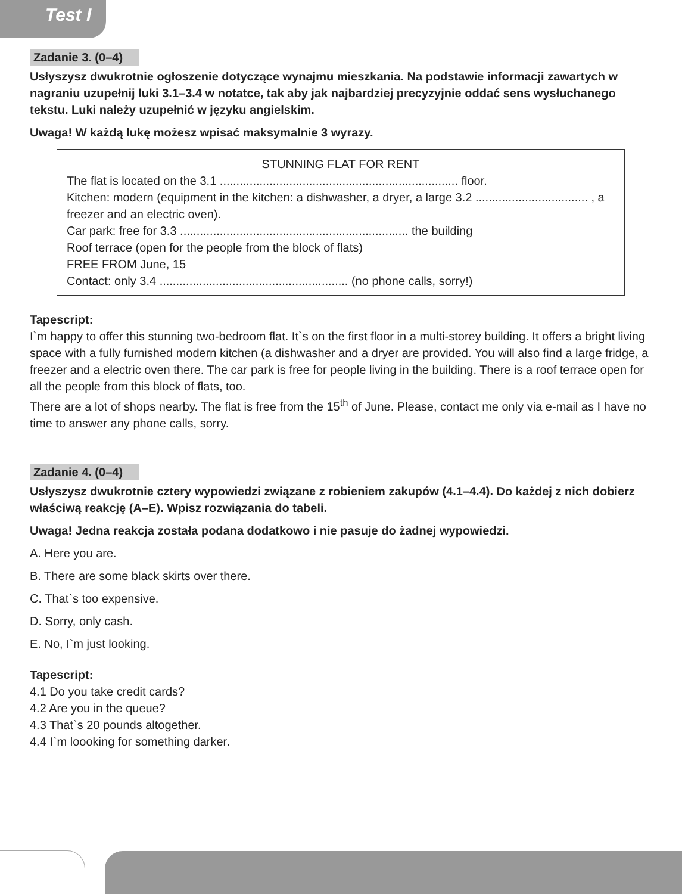Test I
Zadanie 3. (0–4)
Usłyszysz dwukrotnie ogłoszenie dotyczące wynajmu mieszkania. Na podstawie informacji zawartych w nagraniu uzupełnij luki 3.1–3.4 w notatce, tak aby jak najbardziej precyzyjnie oddać sens wysłuchanego tekstu. Luki należy uzupełnić w języku angielskim.
Uwaga! W każdą lukę możesz wpisać maksymalnie 3 wyrazy.
STUNNING FLAT FOR RENT
The flat is located on the 3.1 ........................................................................ floor.
Kitchen: modern (equipment in the kitchen: a dishwasher, a dryer, a large 3.2 .................................. , a freezer and an electric oven).
Car park: free for 3.3 ..................................................................... the building
Roof terrace (open for the people from the block of flats)
FREE FROM June, 15
Contact: only 3.4 ......................................................... (no phone calls, sorry!)
Tapescript:
I`m happy to offer this stunning two-bedroom flat. It`s on the first floor in a multi-storey building. It offers a bright living space with a fully furnished modern kitchen (a dishwasher and a dryer are provided. You will also find a large fridge, a freezer and a electric oven there. The car park is free for people living in the building. There is a roof terrace open for all the people from this block of flats, too.
There are a lot of shops nearby. The flat is free from the 15<sup>th</sup> of June. Please, contact me only via e-mail as I have no time to answer any phone calls, sorry.
Zadanie 4. (0–4)
Usłyszysz dwukrotnie cztery wypowiedzi związane z robieniem zakupów (4.1–4.4). Do każdej z nich dobierz właściwą reakcję (A–E). Wpisz rozwiązania do tabeli.
Uwaga! Jedna reakcja została podana dodatkowo i nie pasuje do żadnej wypowiedzi.
A. Here you are.
B. There are some black skirts over there.
C. That`s too expensive.
D. Sorry, only cash.
E. No, I`m just looking.
Tapescript:
4.1 Do you take credit cards?
4.2 Are you in the queue?
4.3 That`s 20 pounds altogether.
4.4 I`m loooking for something darker.